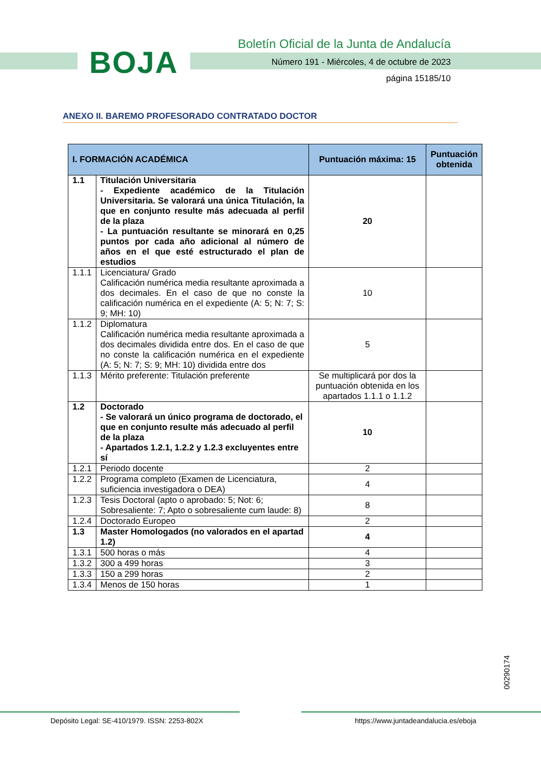BOJA
Boletín Oficial de la Junta de Andalucía
Número 191 - Miércoles, 4 de octubre de 2023
página 15185/10
ANEXO II. BAREMO PROFESORADO CONTRATADO DOCTOR
| I. FORMACIÓN ACADÉMICA | | Puntuación máxima: 15 | Puntuación obtenida |
| --- | --- | --- | --- |
| 1.1 | Titulación Universitaria - Expediente académico de la Titulación Universitaria. Se valorará una única Titulación, la que en conjunto resulte más adecuada al perfil de la plaza - La puntuación resultante se minorará en 0,25 puntos por cada año adicional al número de años en el que esté estructurado el plan de estudios | 20 | |
| 1.1.1 | Licenciatura/ Grado Calificación numérica media resultante aproximada a dos decimales. En el caso de que no conste la calificación numérica en el expediente (A: 5; N: 7; S: 9; MH: 10) | 10 | |
| 1.1.2 | Diplomatura Calificación numérica media resultante aproximada a dos decimales dividida entre dos. En el caso de que no conste la calificación numérica en el expediente (A: 5; N: 7; S: 9; MH: 10) dividida entre dos | 5 | |
| 1.1.3 | Mérito preferente: Titulación preferente | Se multiplicará por dos la puntuación obtenida en los apartados 1.1.1 o 1.1.2 | |
| 1.2 | Doctorado - Se valorará un único programa de doctorado, el que en conjunto resulte más adecuado al perfil de la plaza - Apartados 1.2.1, 1.2.2 y 1.2.3 excluyentes entre sí | 10 | |
| 1.2.1 | Periodo docente | 2 | |
| 1.2.2 | Programa completo (Examen de Licenciatura, suficiencia investigadora o DEA) | 4 | |
| 1.2.3 | Tesis Doctoral (apto o aprobado: 5; Not: 6; Sobresaliente: 7; Apto o sobresaliente cum laude: 8) | 8 | |
| 1.2.4 | Doctorado Europeo | 2 | |
| 1.3 | Master Homologados (no valorados en el apartad 1.2) | 4 | |
| 1.3.1 | 500 horas o más | 4 | |
| 1.3.2 | 300 a 499 horas | 3 | |
| 1.3.3 | 150 a 299 horas | 2 | |
| 1.3.4 | Menos de 150 horas | 1 | |
00290174
Depósito Legal: SE-410/1979. ISSN: 2253-802X
https://www.juntadeandalucia.es/eboja